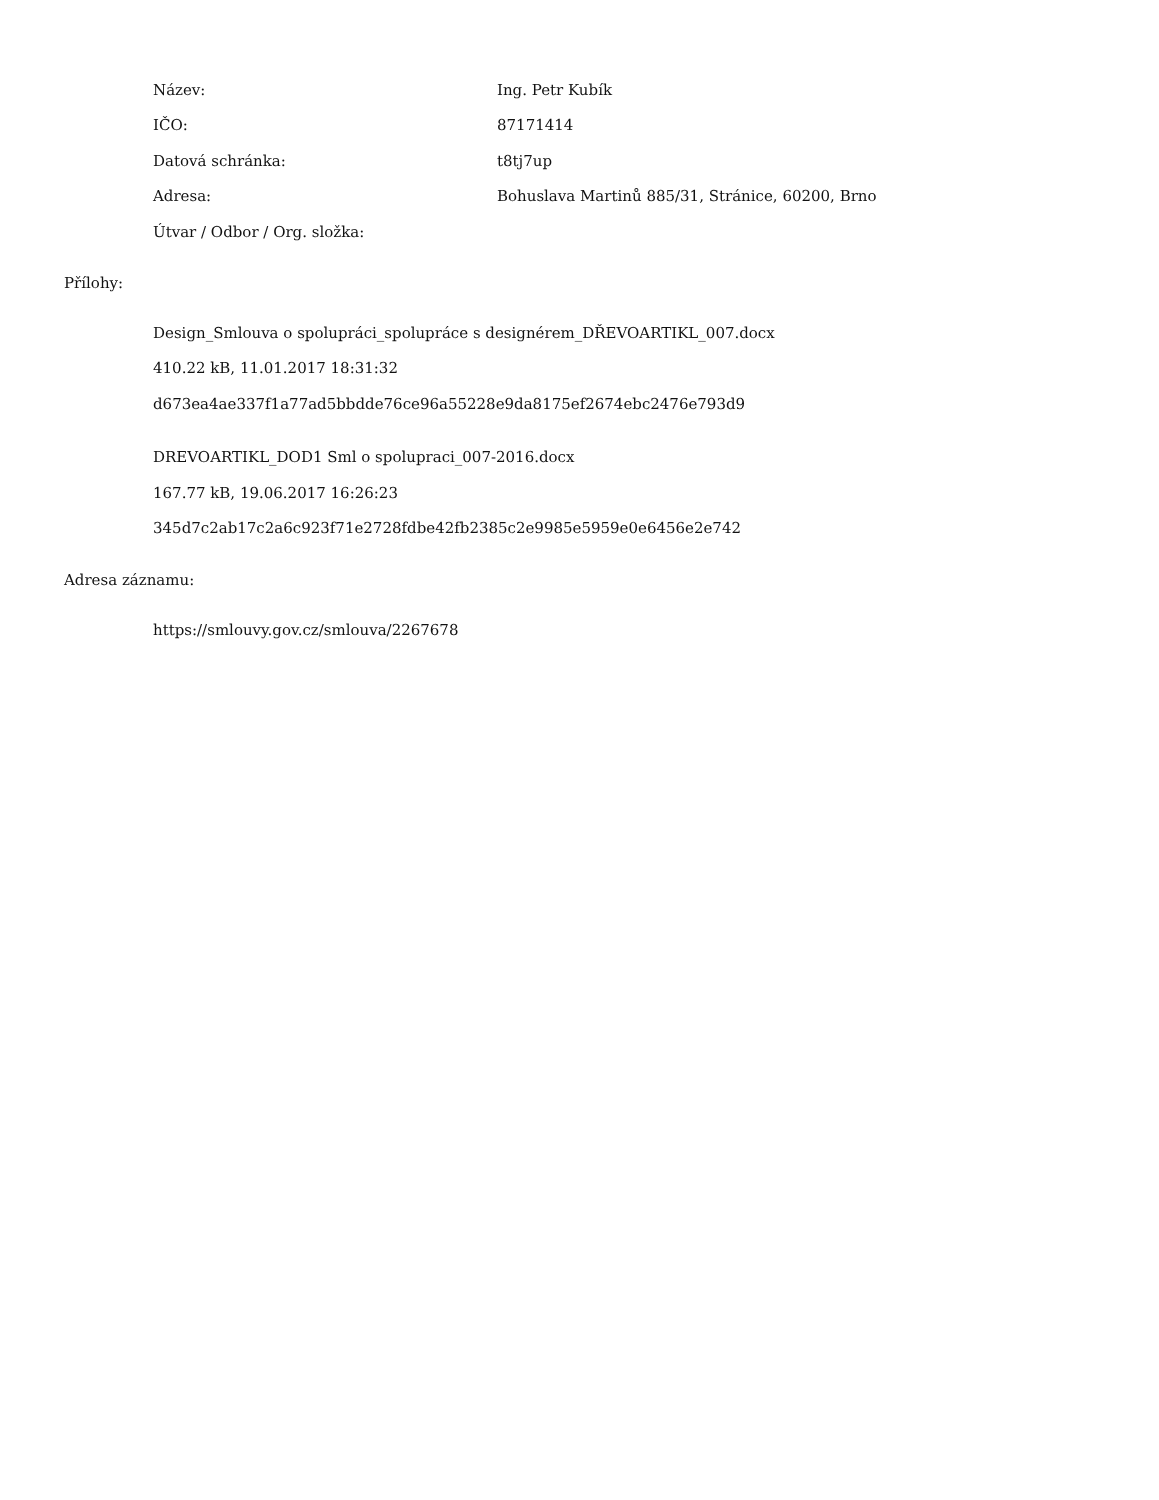| Název: | Ing. Petr Kubík |
| IČO: | 87171414 |
| Datová schránka: | t8tj7up |
| Adresa: | Bohuslava Martinů 885/31, Stránice, 60200, Brno |
| Útvar / Odbor / Org. složka: | |
Přílohy:
Design_Smlouva o spolupráci_spolupráce s designérem_DŘEVOARTIKL_007.docx
410.22 kB, 11.01.2017 18:31:32
d673ea4ae337f1a77ad5bbdde76ce96a55228e9da8175ef2674ebc2476e793d9
DREVOARTIKL_DOD1 Sml o spolupraci_007-2016.docx
167.77 kB, 19.06.2017 16:26:23
345d7c2ab17c2a6c923f71e2728fdbe42fb2385c2e9985e5959e0e6456e2e742
Adresa záznamu:
https://smlouvy.gov.cz/smlouva/2267678